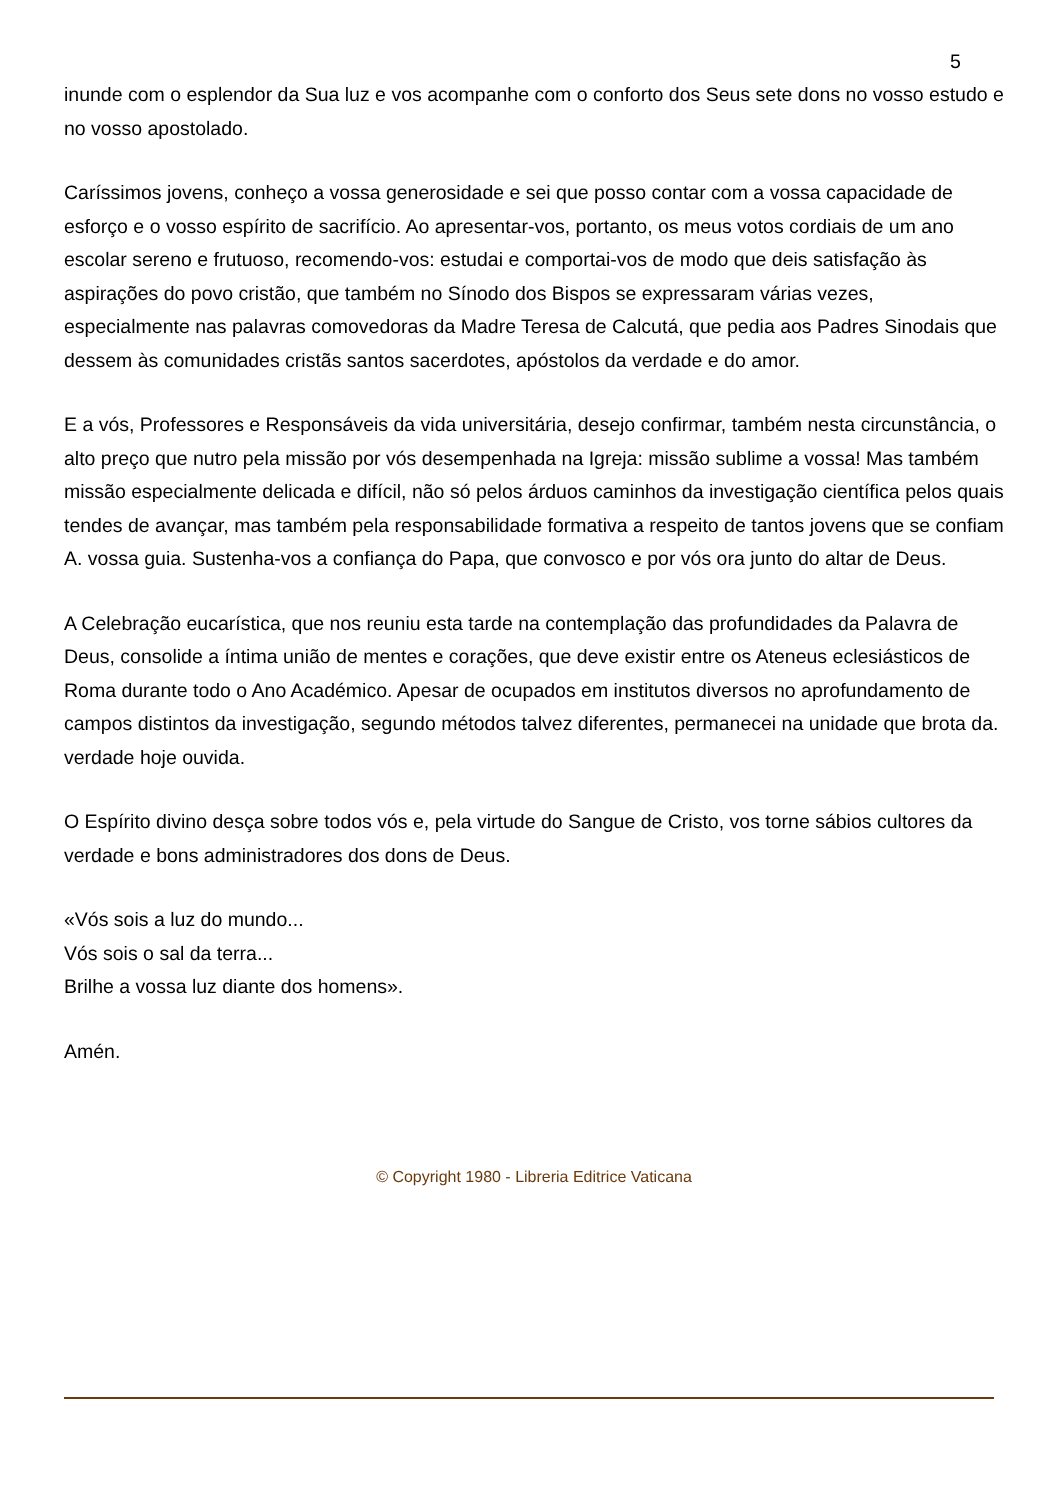5
inunde com o esplendor da Sua luz e vos acompanhe com o conforto dos Seus sete dons no vosso estudo e no vosso apostolado.
Caríssimos jovens, conheço a vossa generosidade e sei que posso contar com a vossa capacidade de esforço e o vosso espírito de sacrifício. Ao apresentar-vos, portanto, os meus votos cordiais de um ano escolar sereno e frutuoso, recomendo-vos: estudai e comportai-vos de modo que deis satisfação às aspirações do povo cristão, que também no Sínodo dos Bispos se expressaram várias vezes, especialmente nas palavras comovedoras da Madre Teresa de Calcutá, que pedia aos Padres Sinodais que dessem às comunidades cristãs santos sacerdotes, apóstolos da verdade e do amor.
E a vós, Professores e Responsáveis da vida universitária, desejo confirmar, também nesta circunstância, o alto preço que nutro pela missão por vós desempenhada na Igreja: missão sublime a vossa! Mas também missão especialmente delicada e difícil, não só pelos árduos caminhos da investigação científica pelos quais tendes de avançar, mas também pela responsabilidade formativa a respeito de tantos jovens que se confiam A. vossa guia. Sustenha-vos a confiança do Papa, que convosco e por vós ora junto do altar de Deus.
A Celebração eucarística, que nos reuniu esta tarde na contemplação das profundidades da Palavra de Deus, consolide a íntima união de mentes e corações, que deve existir entre os Ateneus eclesiásticos de Roma durante todo o Ano Académico. Apesar de ocupados em institutos diversos no aprofundamento de campos distintos da investigação, segundo métodos talvez diferentes, permanecei na unidade que brota da. verdade hoje ouvida.
O Espírito divino desça sobre todos vós e, pela virtude do Sangue de Cristo, vos torne sábios cultores da verdade e bons administradores dos dons de Deus.
«Vós sois a luz do mundo...
Vós sois o sal da terra...
Brilhe a vossa luz diante dos homens».
Amén.
© Copyright 1980 - Libreria Editrice Vaticana